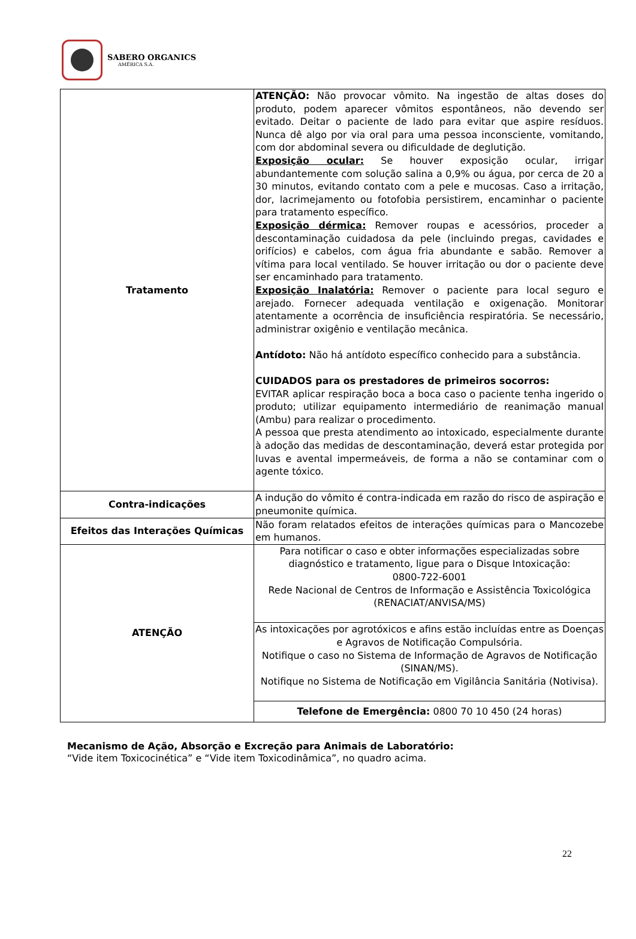SABERO ORGANICS
AMÉRICA S.A.
| Tratamento | ATENÇÃO: Não provocar vômito. Na ingestão de altas doses do produto, podem aparecer vômitos espontâneos, não devendo ser evitado. Deitar o paciente de lado para evitar que aspire resíduos. Nunca dê algo por via oral para uma pessoa inconsciente, vomitando, com dor abdominal severa ou dificuldade de deglutição. Exposição ocular: Se houver exposição ocular, irrigar abundantemente com solução salina a 0,9% ou água, por cerca de 20 a 30 minutos, evitando contato com a pele e mucosas. Caso a irritação, dor, lacrimejamento ou fotofobia persistirem, encaminhar o paciente para tratamento específico. Exposição dérmica: Remover roupas e acessórios, proceder a descontaminação cuidadosa da pele (incluindo pregas, cavidades e orifícios) e cabelos, com água fria abundante e sabão. Remover a vítima para local ventilado. Se houver irritação ou dor o paciente deve ser encaminhado para tratamento. Exposição Inalatória: Remover o paciente para local seguro e arejado. Fornecer adequada ventilação e oxigenação. Monitorar atentamente a ocorrência de insuficiência respiratória. Se necessário, administrar oxigênio e ventilação mecânica. Antídoto: Não há antídoto específico conhecido para a substância. CUIDADOS para os prestadores de primeiros socorros: EVITAR aplicar respiração boca a boca caso o paciente tenha ingerido o produto; utilizar equipamento intermediário de reanimação manual (Ambu) para realizar o procedimento. A pessoa que presta atendimento ao intoxicado, especialmente durante à adoção das medidas de descontaminação, deverá estar protegida por luvas e avental impermeáveis, de forma a não se contaminar com o agente tóxico. |
| Contra-indicações | A indução do vômito é contra-indicada em razão do risco de aspiração e pneumonite química. |
| Efeitos das Interações Químicas | Não foram relatados efeitos de interações químicas para o Mancozebe em humanos. |
| ATENÇÃO | Para notificar o caso e obter informações especializadas sobre diagnóstico e tratamento, ligue para o Disque Intoxicação: 0800-722-6001 Rede Nacional de Centros de Informação e Assistência Toxicológica (RENACIAT/ANVISA/MS) |
| | As intoxicações por agrotóxicos e afins estão incluídas entre as Doenças e Agravos de Notificação Compulsória. Notifique o caso no Sistema de Informação de Agravos de Notificação (SINAN/MS). Notifique no Sistema de Notificação em Vigilância Sanitária (Notivisa). |
| | Telefone de Emergência: 0800 70 10 450 (24 horas) |
Mecanismo de Ação, Absorção e Excreção para Animais de Laboratório:
“Vide item Toxicocinética” e “Vide item Toxicodinâmica”, no quadro acima.
22